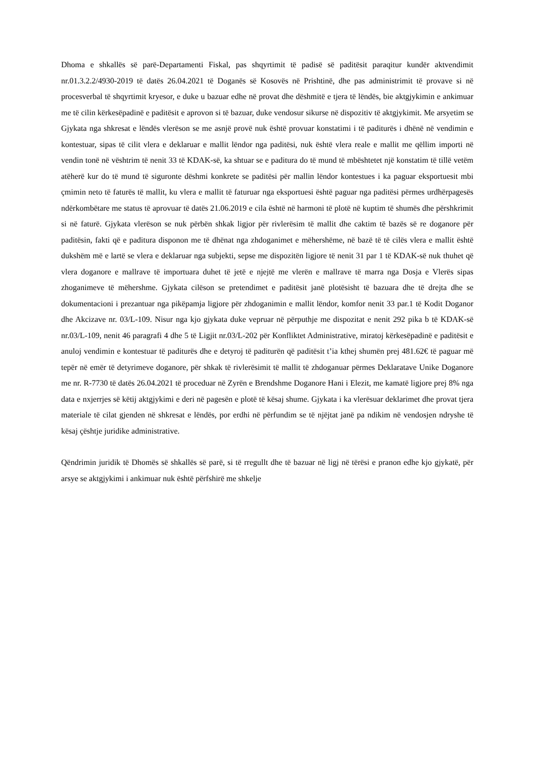Dhoma e shkallës së parë-Departamenti Fiskal, pas shqyrtimit të padisë së paditësit paraqitur kundër aktvendimit nr.01.3.2.2/4930-2019 të datës 26.04.2021 të Doganës së Kosovës në Prishtinë, dhe pas administrimit të provave si në procesverbal të shqyrtimit kryesor, e duke u bazuar edhe në provat dhe dëshmitë e tjera të lëndës, bie aktgjykimin e ankimuar me të cilin kërkesëpadinë e paditësit e aprovon si të bazuar, duke vendosur sikurse në dispozitiv të aktgjykimit. Me arsyetim se Gjykata nga shkresat e lëndës vlerëson se me asnjë provë nuk është provuar konstatimi i të paditurës i dhënë në vendimin e kontestuar, sipas të cilit vlera e deklaruar e mallit lëndor nga paditësi, nuk është vlera reale e mallit me qëllim importi në vendin tonë në vështrim të nenit 33 të KDAK-së, ka shtuar se e paditura do të mund të mbështetet një konstatim të tillë vetëm atëherë kur do të mund të siguronte dëshmi konkrete se paditësi për mallin lëndor kontestues i ka paguar eksportuesit mbi çmimin neto të faturës të mallit, ku vlera e mallit të faturuar nga eksportuesi është paguar nga paditësi përmes urdhërpagesës ndërkombëtare me status të aprovuar të datës 21.06.2019 e cila është në harmoni të plotë në kuptim të shumës dhe përshkrimit si në faturë. Gjykata vlerëson se nuk përbën shkak ligjor për rivlerësim të mallit dhe caktim të bazës së re doganore për paditësin, fakti që e paditura disponon me të dhënat nga zhdoganimet e mëhershëme, në bazë të të cilës vlera e mallit është dukshëm më e lartë se vlera e deklaruar nga subjekti, sepse me dispozitën ligjore të nenit 31 par 1 të KDAK-së nuk thuhet që vlera doganore e mallrave të importuara duhet të jetë e njejtë me vlerën e mallrave të marra nga Dosja e Vlerës sipas zhoganimeve të mëhershme. Gjykata cilëson se pretendimet e paditësit janë plotësisht të bazuara dhe të drejta dhe se dokumentacioni i prezantuar nga pikëpamja ligjore për zhdoganimin e mallit lëndor, komfor nenit 33 par.1 të Kodit Doganor dhe Akcizave nr. 03/L-109. Nisur nga kjo gjykata duke vepruar në përputhje me dispozitat e nenit 292 pika b të KDAK-së nr.03/L-109, nenit 46 paragrafi 4 dhe 5 të Ligjit nr.03/L-202 për Konfliktet Administrative, miratoj kërkesëpadinë e paditësit e anuloj vendimin e kontestuar të paditurës dhe e detyroj të paditurën që paditësit t’ia kthej shumën prej 481.62€ të paguar më tepër në emër të detyrimeve doganore, për shkak të rivlerësimit të mallit të zhdoganuar përmes Deklaratave Unike Doganore me nr. R-7730 të datës 26.04.2021 të proceduar në Zyrën e Brendshme Doganore Hani i Elezit, me kamatë ligjore prej 8% nga data e nxjerrjes së këtij aktgjykimi e deri në pagesën e plotë të kësaj shume. Gjykata i ka vlerësuar deklarimet dhe provat tjera materiale të cilat gjenden në shkresat e lëndës, por erdhi në përfundim se të njëjtat janë pa ndikim në vendosjen ndryshe të kësaj çështje juridike administrative.
Qëndrimin juridik të Dhomës së shkallës së parë, si të rregullt dhe të bazuar në ligj në tërësi e pranon edhe kjo gjykatë, për arsye se aktgjykimi i ankimuar nuk është përfshirë me shkelje